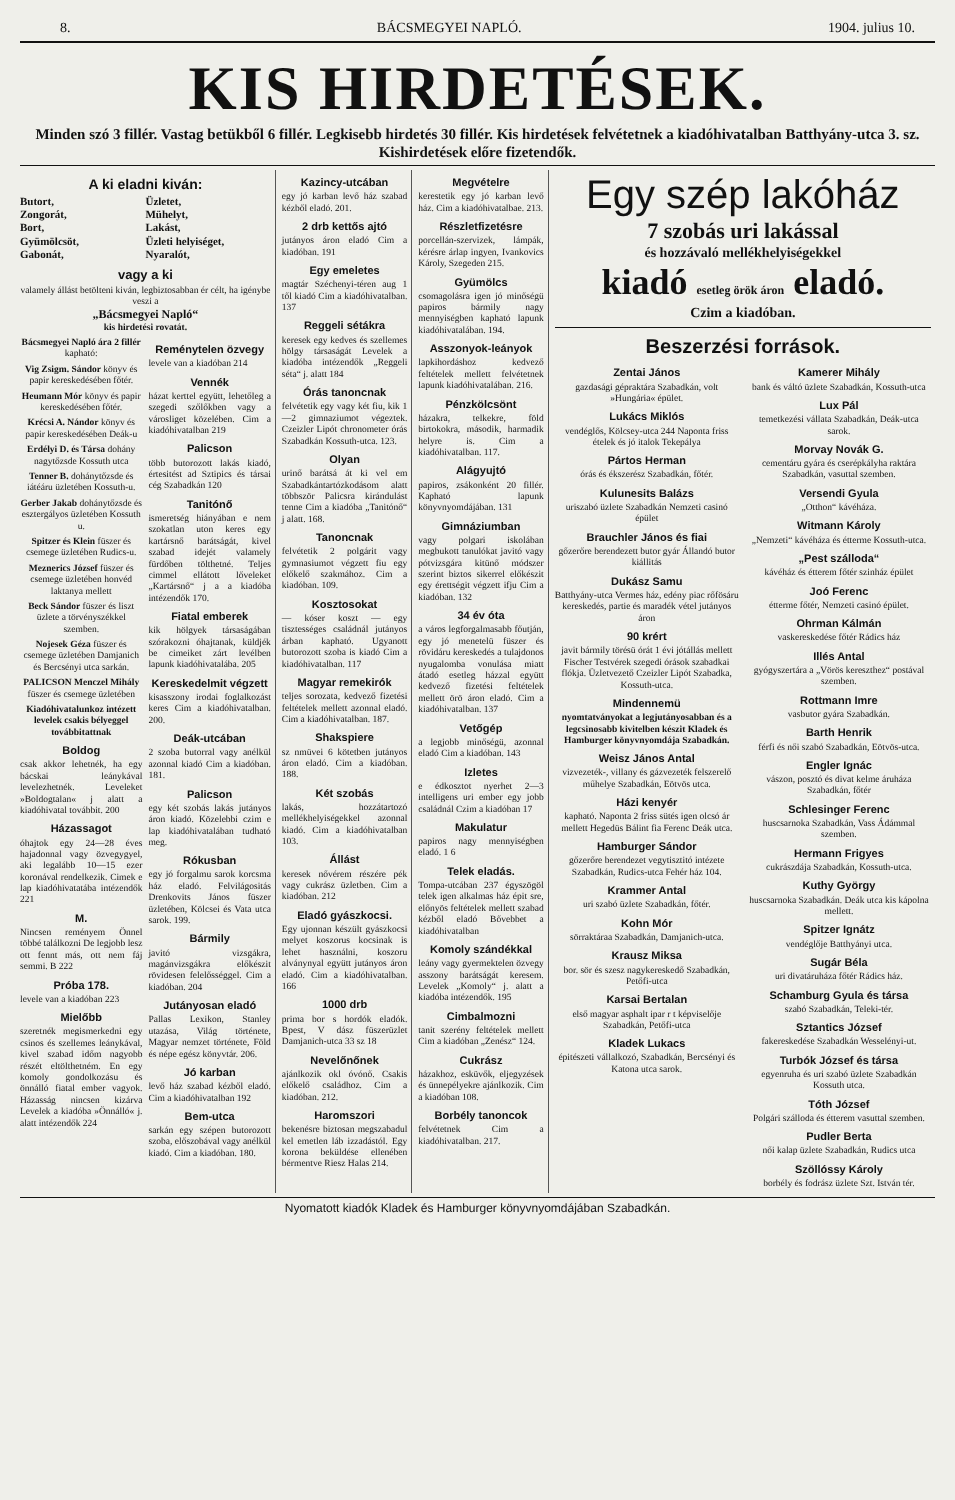8. BÁCSMEGYEI NAPLÓ. 1904. julius 10.
KIS HIRDETÉSEK.
Minden szó 3 fillér. Vastag betükből 6 fillér. Legkisebb hirdetés 30 fillér. Kis hirdetések felvétetnek a kiadóhivatalban Batthyány-utca 3. sz. Kishirdetések előre fizetendők.
A ki eladni kiván:
Butort,
Zongorát,
Bort,
Gyümölcsöt,
Gabonát,
Üzletet,
Mühelyt,
Lakást,
Üzleti helyiséget,
Nyaralót,
vagy a ki
valamely állást betölteni kiván, legbiztosabban ér célt, ha igénybe veszi a
„Bácsmegyei Napló“
kis hirdetési rovatát.
Bácsmegyei Napló ára 2 fillér kapható:
Vig Zsigm. Sándor könyv és papir kereskedésében főtér.
Heumann Mór könyv és papir kereskedésében főtér.
Krécsi A. Nándor könyv és papir kereskedésében Deák-u
Erdélyi D. és Társa dohány nagytőzsde Kossuth utca
Tenner B. dohánytőzsde és iátéáru üzletében Kossuth-u.
Gerber Jakab dohánytőzsde és esztergályos üzletében Kossuth u.
Spitzer és Klein füszer és csemege üzletében Rudics-u.
Meznerics József füszer és csemege üzletében honvéd laktanya mellett
Beck Sándor füszer és liszt üzlete a törvényszékkel szemben.
Nojesek Géza füszer és csemege üzletében Damjanich és Bercsényi utca sarkán.
PALICSON Menczel Mihály füszer és csemege üzletében
Kiadóhivatalunkoz intézett levelek csakis bélyeggel továbbitattnak
Boldog
csak akkor lehetnék, ha egy bácskai leánykával levelezhetnék. Leveleket »Boldogtalan« j alatt a kiadóhivatal továbbit. 200
Házassagot
óhajtok egy 24—28 éves hajadonnal vagy özvegygyel, aki legalább 10—15 ezer koronával rendelkezik. Cimek e lap kiadóhivatatába intézendők 221
M.
Nincsen reményem Önnel többé találkozni De legjobb lesz ott fennt más, ott nem fáj semmi. B 222
Próba 178.
levele van a kiadóban 223
Mielőbb
szeretnék megismerkedni egy csinos és szellemes leánykával, kivel szabad időm nagyobb részét eltölthetném. En egy komoly gondolkozásu és önnálló fiatal ember vagyok. Házasság nincsen kizárva Levelek a kiadóba »Önnálló« j. alatt intézendők 224
Reménytelen özvegy
levele van a kiadóban 214
Vennék
házat kerttel együtt, lehetőleg a szegedi szőlőkben vagy a városliget közelében. Cim a kiadóhivatalban 219
Palicson
több butorozott lakás kiadó, értesitést ad Sztipics és társai cég Szabadkán 120
Tanitónő
ismeretség hiányában e nem szokatlan uton keres egy kartársnő barátságát, kivel szabad idejét valamely fürdőben tölthetné. Teljes cimmel ellátott lőveleket „Kartársnő“ j a a kiadóba intézendők 170.
Fiatal emberek
kik hölgyek társaságában szórakozni óhajtanak, küldjék be cimeiket zárt levélben lapunk kiadóhivatalába. 205
Kereskedelmit végzett
kisasszony irodai foglalkozást keres Cim a kiadóhivatalban. 200.
Deák-utcában
2 szoba butorral vagy anélkül azonnal kiadó Cim a kiadóban. 181.
Palicson
egy két szobás lakás jutányos áron kiadó. Közelebbi czim e lap kiadóhivatalában tudható meg.
Rókusban
egy jó forgalmu sarok korcsma ház eladó. Felvilágositás Drenkovits János füszer üzletében, Kölcsei és Vata utca sarok. 199.
Bármily
javitó vizsgákra, magánvizsgákra előkészit rövidesen felelősséggel. Cim a kiadóban. 204
Jutányosan eladó
Pallas Lexikon, Stanley utazása, Világ története, Magyar nemzet története, Föld és népe egész könyvtár. 206.
Jó karban
levő ház szabad kézből eladó. Cim a kiadóhivatalban 192
Bem-utca
sarkán egy szépen butorozott szoba, előszobával vagy anélkül kiadó. Cim a kiadóban. 180.
Kazincy-utcában
egy jó karban levő ház szabad kézből eladó. 201.
2 drb kettős ajtó
jutányos áron eladó Cim a kiadóban. 191
Egy emeletes
magtár Széchenyi-téren aug 1 től kiadó Cim a kiadóhivatalban. 137
Reggeli sétákra
keresek egy kedves és szellemes hölgy társaságát Levelek a kiadóba intézendők „Reggeli séta“ j. alatt 184
Órás tanoncnak
felvétetik egy vagy két fiu, kik 1—2 gimnaziumot végeztek. Czeizler Lipót chronometer órás Szabadkán Kossuth-utca. 123.
Olyan
urinő barátsá át ki vel em Szabadkántartózkodásom alatt többször Palicsra kirándulást tenne Cim a kiadóba „Tanitónő“ j alatt. 168.
Tanoncnak
felvétetik 2 polgárit vagy gymnasiumot végzett fiu egy előkelő szakmához. Cim a kiadóban. 109.
Kosztosokat
— kóser koszt — egy tisztességes családnál jutányos árban kapható. Ugyanott butorozott szoba is kiadó Cim a kiadóhivatalban. 117
Magyar remekirók
teljes sorozata, kedvező fizetési feltételek mellett azonnal eladó. Cim a kiadóhivatalban. 187.
Shakspiere
sz nmüvei 6 kötetben jutányos áron eladó. Cim a kiadóban. 188.
Két szobás
lakás, hozzátartozó mellékhelyiségekkel azonnal kiadó. Cim a kiadóhivatalban 103.
Állást
keresek nővérem részére pék vagy cukrász üzletben. Cim a kiadóban. 212
Eladó gyászkocsi.
Egy ujonnan készült gyászkocsi melyet koszorus kocsinak is lehet használni, koszoru alványnyal együtt jutányos áron eladó. Cim a kiadóhivatalban. 166
1000 drb
prima bor s hordók eladók. Bpest, V dász füszerüzlet Damjanich-utca 33 sz 18
Nevelőnőnek
ajánlkozik okl óvónő. Csakis előkelő családhoz. Cim a kiadóban. 212.
Haromszori
bekenésre biztosan megszabadul kel emetlen láb izzadástól. Egy korona beküldése ellenében bérmentve Riesz Halas 214.
Megvételre
kerestetik egy jó karban levő ház. Cim a kiadóhivatalbae. 213.
Részletfizetésre
porcellán-szervizek, lámpák, kérésre árlap ingyen, Ivankovics Károly, Szegeden 215.
Gyümölcs
csomagolásra igen jó minőségü papiros bármily nagy mennyiségben kapható lapunk kiadóhivatalában. 194.
Asszonyok-leányok
lapkihordáshoz kedvező feltételek mellett felvétetnek lapunk kiadóhivatalában. 216.
Pénzkölcsönt
házakra, telkekre, föld birtokokra, második, harmadik helyre is. Cim a kiadóhivatalban. 117.
Alágyujtó
papiros, zsákonként 20 fillér. Kapható lapunk könyvnyomdájában. 131
Gimnáziumban
vagy polgari iskolában megbukott tanulókat javitó vagy pótvizsgára kitünő módszer szerint biztos sikerrel előkészit egy érettségit végzett ifju Cim a kiadóban. 132
34 év óta
a város legforgalmasabb főutján, egy jó menetelü füszer és rövidáru kereskedés a tulajdonos nyugalomba vonulása miatt átadó esetleg házzal együtt kedvező fizetési feltételek mellett örö áron eladó. Cim a kiadóhivatalban. 137
Vetőgép
a legjobb minőségü, azonnal eladó Cim a kiadóban. 143
Izletes
e édkosztot nyerhet 2—3 intelligens uri ember egy jobb családnál Czim a kiadóban 17
Makulatur
papiros nagy mennyiségben eladó. 1 6
Telek eladás.
Tompa-utcában 237 égyszögöl telek igen alkalmas ház épit sre, előnyös feltételek mellett szabad kézből eladó Bővebbet a kiadóhivatalban
Komoly szándékkal
leány vagy gyermektelen özvegy asszony barátságát keresem. Levelek „Komoly“ j. alatt a kiadóba intézendők. 195
Cimbalmozni
tanit szerény feltételek mellett Cim a kiadóban „Zenész“ 124.
Cukrász
házakhoz, esküvők, eljegyzések és ünnepélyekre ajánlkozik. Cim a kiadóban 108.
Borbély tanoncok
felvétetnek Cim a kiadóhivatalban. 217.
Egy szép lakóház
7 szobás uri lakással
és hozzávaló mellékhelyiségekkel
kiadó esetleg örök áron eladó.
Czim a kiadóban.
Beszerzési források.
Zentai János
gazdasági gépraktára Szabadkán, volt »Hungária« épület.
Lukács Miklós
vendéglős, Kölcsey-utca 244 Naponta friss ételek és jó italok Tekepálya
Pártos Herman
órás és ékszerész Szabadkán, főtér.
Kulunesits Balázs
uriszabó üzlete Szabadkán Nemzeti casinó épület
Brauchler János és fiai
gőzerőre berendezett butor gyár Állandó butor kiállitás
Dukász Samu
Batthyány-utca Vermes ház, edény piac rőfösáru kereskedés, partie és maradék vétel jutányos áron
90 krért
javit bármily törésü órát 1 évi jótállás mellett Fischer Testvérek szegedi órások szabadkai flókja. Üzletvezető Czeizler Lipót Szabadka, Kossuth-utca.
Mindennemü
nyomtatványokat a legjutányosabban és a legcsinosabb kivitelben készit Kladek és Hamburger könyvnyomdája Szabadkán.
Weisz János Antal
vizvezeték-, villany és gázvezeték felszerelő műhelye Szabadkán, Eötvös utca.
Házi kenyér
kapható. Naponta 2 friss sütés igen olcsó ár mellett Hegedüs Bálint fia Ferenc Deák utca.
Hamburger Sándor
gőzerőre berendezet vegytisztitó intézete Szabadkán, Rudics-utca Fehér ház 104.
Krammer Antal
uri szabó üzlete Szabadkán, főtér.
Kohn Mór
sörraktáraa Szabadkán, Damjanich-utca.
Krausz Miksa
bor. sör és szesz nagykereskedő Szabadkán, Petőfi-utca
Karsai Bertalan
első magyar asphalt ipar r t képviselője Szabadkán, Petőfi-utca
Kladek Lukacs
épitészeti vállalkozó, Szabadkán, Bercsényi és Katona utca sarok.
Kamerer Mihály
bank és váltó üzlete Szabadkán, Kossuth-utca
Lux Pál
temetkezési vállata Szabadkán, Deák-utca sarok.
Morvay Novák G.
cementáru gyára és cserépkályha raktára Szabadkán, vasuttal szemben.
Versendi Gyula
„Otthon“ kávéháza.
Witmann Károly
„Nemzeti“ kávéháza és étterme Kossuth-utca.
„Pest szálloda“
kávéház és étterem főtér szinház épület
Joó Ferenc
étterme főtér, Nemzeti casinó épület.
Ohrman Kálmán
vaskereskedése főtér Rádics ház
Illés Antal
gyógyszertára a „Vörös kereszthez“ postával szemben.
Rottmann Imre
vasbutor gyára Szabadkán.
Barth Henrik
férfi és női szabó Szabadkán, Eötvös-utca.
Engler Ignác
vászon, posztó és divat kelme áruháza Szabadkán, főtér
Schlesinger Ferenc
huscsarnoka Szabadkán, Vass Ádámmal szemben.
Hermann Frigyes
cukrászdája Szabadkán, Kossuth-utca.
Kuthy György
huscsarnoka Szabadkán. Deák utca kis kápolna mellett.
Spitzer Ignátz
vendéglője Batthyányi utca.
Sugár Béla
uri divatáruháza főtér Rádics ház.
Schamburg Gyula és társa
szabó Szabadkán, Teleki-tér.
Sztantics József
fakereskedése Szabadkán Wesselényi-ut.
Turbók József és társa
egyenruha és uri szabó üzlete Szabadkán Kossuth utca.
Tóth József
Polgári szálloda és étterem vasuttal szemben.
Pudler Berta
női kalap üzlete Szabadkán, Rudics utca
Szöllóssy Károly
borbély és fodrász üzlete Szt. István tér.
Nyomatott kiadók Kladek és Hamburger könyvnyomdájában Szabadkán.